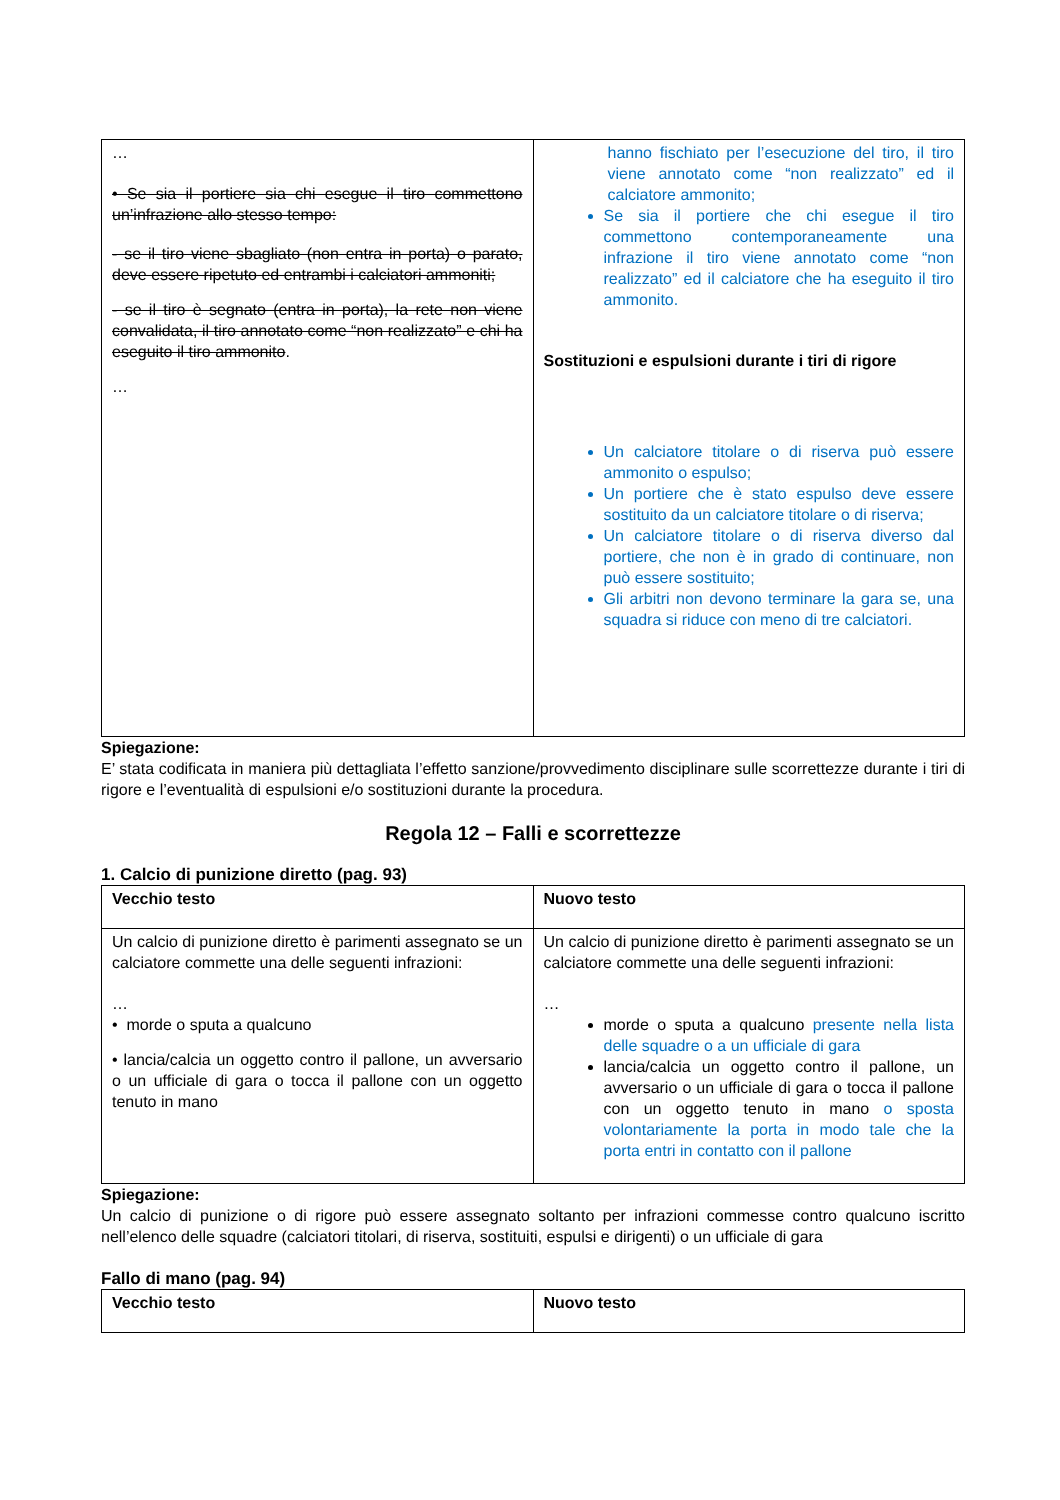| … • Se sia il portiere sia chi esegue il tiro commettono un’infrazione allo stesso tempo: - se il tiro viene sbagliato (non entra in porta) o parato, deve essere ripetuto ed entrambi i calciatori ammoniti; - se il tiro è segnato (entra in porta), la rete non viene convalidata, il tiro annotato come “non realizzato” e chi ha eseguito il tiro ammonito . … | hanno fischiato per l’esecuzione del tiro, il tiro viene annotato come “non realizzato” ed il calciatore ammonito; Se sia il portiere che chi esegue il tiro commettono contemporaneamente una infrazione il tiro viene annotato come “non realizzato” ed il calciatore che ha eseguito il tiro ammonito. Sostituzioni e espulsioni durante i tiri di rigore Un calciatore titolare o di riserva può essere ammonito o espulso; Un portiere che è stato espulso deve essere sostituito da un calciatore titolare o di riserva; Un calciatore titolare o di riserva diverso dal portiere, che non è in grado di continuare, non può essere sostituito; Gli arbitri non devono terminare la gara se, una squadra si riduce con meno di tre calciatori. |
Spiegazione:
E’ stata codificata in maniera più dettagliata l’effetto sanzione/provvedimento disciplinare sulle scorrettezze durante i tiri di rigore e l’eventualità di espulsioni e/o sostituzioni durante la procedura.
Regola 12 – Falli e scorrettezze
1. Calcio di punizione diretto (pag. 93)
| Vecchio testo | Nuovo testo |
| --- | --- |
| Un calcio di punizione diretto è parimenti assegnato se un calciatore commette una delle seguenti infrazioni: … • morde o sputa a qualcuno • lancia/calcia un oggetto contro il pallone, un avversario o un ufficiale di gara o tocca il pallone con un oggetto tenuto in mano | Un calcio di punizione diretto è parimenti assegnato se un calciatore commette una delle seguenti infrazioni: … morde o sputa a qualcuno presente nella lista delle squadre o a un ufficiale di gara lancia/calcia un oggetto contro il pallone, un avversario o un ufficiale di gara o tocca il pallone con un oggetto tenuto in mano o sposta volontariamente la porta in modo tale che la porta entri in contatto con il pallone |
Spiegazione:
Un calcio di punizione o di rigore può essere assegnato soltanto per infrazioni commesse contro qualcuno iscritto nell’elenco delle squadre (calciatori titolari, di riserva, sostituiti, espulsi e dirigenti) o un ufficiale di gara
Fallo di mano (pag. 94)
| Vecchio testo | Nuovo testo |
| --- | --- |